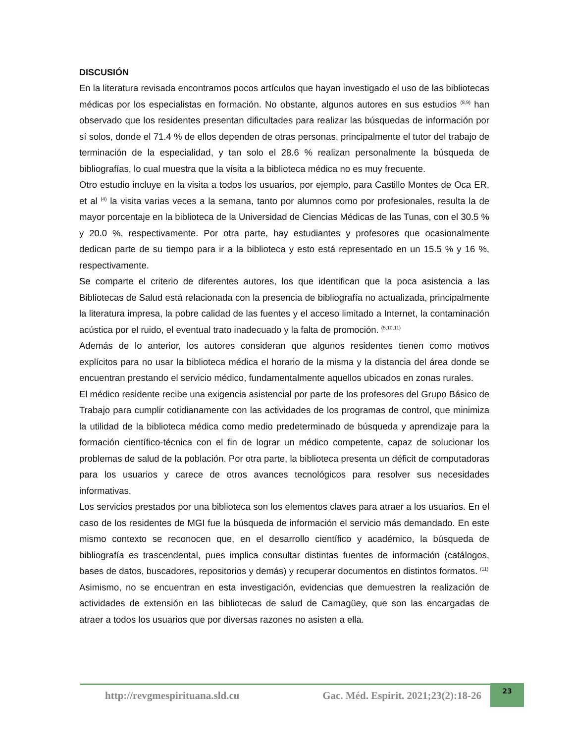DISCUSIÓN
En la literatura revisada encontramos pocos artículos que hayan investigado el uso de las bibliotecas médicas por los especialistas en formación. No obstante, algunos autores en sus estudios <sup>(8,9)</sup> han observado que los residentes presentan dificultades para realizar las búsquedas de información por sí solos, donde el 71.4 % de ellos dependen de otras personas, principalmente el tutor del trabajo de terminación de la especialidad, y tan solo el 28.6 % realizan personalmente la búsqueda de bibliografías, lo cual muestra que la visita a la biblioteca médica no es muy frecuente.
Otro estudio incluye en la visita a todos los usuarios, por ejemplo, para Castillo Montes de Oca ER, et al <sup>(4)</sup> la visita varias veces a la semana, tanto por alumnos como por profesionales, resulta la de mayor porcentaje en la biblioteca de la Universidad de Ciencias Médicas de las Tunas, con el 30.5 % y 20.0 %, respectivamente. Por otra parte, hay estudiantes y profesores que ocasionalmente dedican parte de su tiempo para ir a la biblioteca y esto está representado en un 15.5 % y 16 %, respectivamente.
Se comparte el criterio de diferentes autores, los que identifican que la poca asistencia a las Bibliotecas de Salud está relacionada con la presencia de bibliografía no actualizada, principalmente la literatura impresa, la pobre calidad de las fuentes y el acceso limitado a Internet, la contaminación acústica por el ruido, el eventual trato inadecuado y la falta de promoción. <sup>(5,10,11)</sup>
Además de lo anterior, los autores consideran que algunos residentes tienen como motivos explícitos para no usar la biblioteca médica el horario de la misma y la distancia del área donde se encuentran prestando el servicio médico, fundamentalmente aquellos ubicados en zonas rurales.
El médico residente recibe una exigencia asistencial por parte de los profesores del Grupo Básico de Trabajo para cumplir cotidianamente con las actividades de los programas de control, que minimiza la utilidad de la biblioteca médica como medio predeterminado de búsqueda y aprendizaje para la formación científico-técnica con el fin de lograr un médico competente, capaz de solucionar los problemas de salud de la población. Por otra parte, la biblioteca presenta un déficit de computadoras para los usuarios y carece de otros avances tecnológicos para resolver sus necesidades informativas.
Los servicios prestados por una biblioteca son los elementos claves para atraer a los usuarios. En el caso de los residentes de MGI fue la búsqueda de información el servicio más demandado. En este mismo contexto se reconocen que, en el desarrollo científico y académico, la búsqueda de bibliografía es trascendental, pues implica consultar distintas fuentes de información (catálogos, bases de datos, buscadores, repositorios y demás) y recuperar documentos en distintos formatos. <sup>(11)</sup>
Asimismo, no se encuentran en esta investigación, evidencias que demuestren la realización de actividades de extensión en las bibliotecas de salud de Camagüey, que son las encargadas de atraer a todos los usuarios que por diversas razones no asisten a ella.
http://revgmespirituana.sld.cu Gac. Méd. Espirit. 2021;23(2):18-26
23